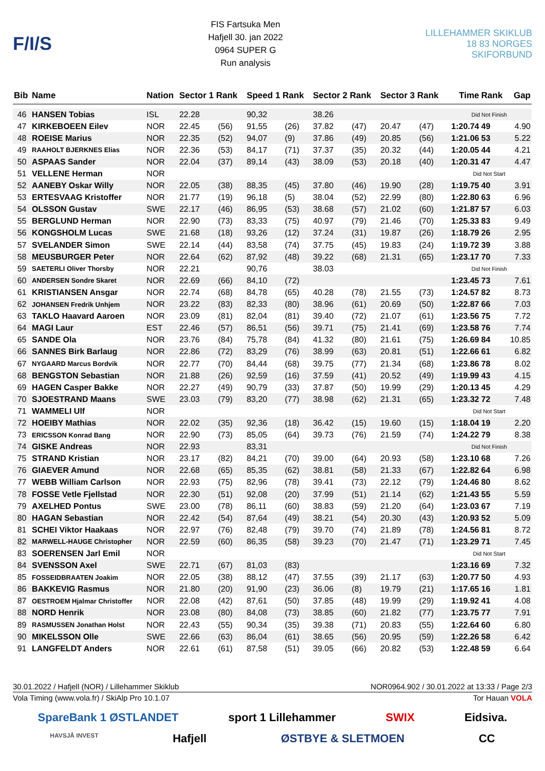F/I/S
FIS Fartsuka Men
Hafjell 30. jan 2022
0964 SUPER G
Run analysis
LILLEHAMMER SKIKLUB 18 83 NORGES SKIFORBUND
| Bib | Name | Nation | Sector 1 Rank | | Speed 1 Rank | | Sector 2 Rank | | Sector 3 Rank | | Time | Rank | Gap |
| --- | --- | --- | --- | --- | --- | --- | --- | --- | --- | --- | --- | --- | --- |
| 46 | HANSEN Tobias | ISL | 22.28 | | 90,32 | | 38.26 | | | | Did Not Finish | | |
| 47 | KIRKEBOEEN Eilev | NOR | 22.45 | (56) | 91,55 | (26) | 37.82 | (47) | 20.47 | (47) | 1:20.74 | 49 | 4.90 |
| 48 | ROEISE Marius | NOR | 22.35 | (52) | 94,07 | (9) | 37.86 | (49) | 20.85 | (56) | 1:21.06 | 53 | 5.22 |
| 49 | RAAHOLT BJERKNES Elias | NOR | 22.36 | (53) | 84,17 | (71) | 37.37 | (35) | 20.32 | (44) | 1:20.05 | 44 | 4.21 |
| 50 | ASPAAS Sander | NOR | 22.04 | (37) | 89,14 | (43) | 38.09 | (53) | 20.18 | (40) | 1:20.31 | 47 | 4.47 |
| 51 | VELLENE Herman | NOR | | | | | | | | | Did Not Start | | |
| 52 | AANEBY Oskar Willy | NOR | 22.05 | (38) | 88,35 | (45) | 37.80 | (46) | 19.90 | (28) | 1:19.75 | 40 | 3.91 |
| 53 | ERTESVAAG Kristoffer | NOR | 21.77 | (19) | 96,18 | (5) | 38.04 | (52) | 22.99 | (80) | 1:22.80 | 63 | 6.96 |
| 54 | OLSSON Gustav | SWE | 22.17 | (46) | 86,95 | (53) | 38.68 | (57) | 21.02 | (60) | 1:21.87 | 57 | 6.03 |
| 55 | BERGLUND Herman | NOR | 22.90 | (73) | 83,33 | (75) | 40.97 | (79) | 21.46 | (70) | 1:25.33 | 83 | 9.49 |
| 56 | KONGSHOLM Lucas | SWE | 21.68 | (18) | 93,26 | (12) | 37.24 | (31) | 19.87 | (26) | 1:18.79 | 26 | 2.95 |
| 57 | SVELANDER Simon | SWE | 22.14 | (44) | 83,58 | (74) | 37.75 | (45) | 19.83 | (24) | 1:19.72 | 39 | 3.88 |
| 58 | MEUSBURGER Peter | NOR | 22.64 | (62) | 87,92 | (48) | 39.22 | (68) | 21.31 | (65) | 1:23.17 | 70 | 7.33 |
| 59 | SAETERLI Oliver Thorsby | NOR | 22.21 | | 90,76 | | 38.03 | | | | Did Not Finish | | |
| 60 | ANDERSEN Sondre Skaret | NOR | 22.69 | (66) | 84,10 | (72) | | | | | 1:23.45 | 73 | 7.61 |
| 61 | KRISTIANSEN Ansgar | NOR | 22.74 | (68) | 84,78 | (65) | 40.28 | (78) | 21.55 | (73) | 1:24.57 | 82 | 8.73 |
| 62 | JOHANSEN Fredrik Unhjem | NOR | 23.22 | (83) | 82,33 | (80) | 38.96 | (61) | 20.69 | (50) | 1:22.87 | 66 | 7.03 |
| 63 | TAKLO Haavard Aaroen | NOR | 23.09 | (81) | 82,04 | (81) | 39.40 | (72) | 21.07 | (61) | 1:23.56 | 75 | 7.72 |
| 64 | MAGI Laur | EST | 22.46 | (57) | 86,51 | (56) | 39.71 | (75) | 21.41 | (69) | 1:23.58 | 76 | 7.74 |
| 65 | SANDE Ola | NOR | 23.76 | (84) | 75,78 | (84) | 41.32 | (80) | 21.61 | (75) | 1:26.69 | 84 | 10.85 |
| 66 | SANNES Birk Barlaug | NOR | 22.86 | (72) | 83,29 | (76) | 38.99 | (63) | 20.81 | (51) | 1:22.66 | 61 | 6.82 |
| 67 | NYGAARD Marcus Bordvik | NOR | 22.77 | (70) | 84,44 | (68) | 39.75 | (77) | 21.34 | (68) | 1:23.86 | 78 | 8.02 |
| 68 | BENGSTON Sebastian | NOR | 21.88 | (26) | 92,59 | (16) | 37.59 | (41) | 20.52 | (49) | 1:19.99 | 43 | 4.15 |
| 69 | HAGEN Casper Bakke | NOR | 22.27 | (49) | 90,79 | (33) | 37.87 | (50) | 19.99 | (29) | 1:20.13 | 45 | 4.29 |
| 70 | SJOESTRAND Maans | SWE | 23.03 | (79) | 83,20 | (77) | 38.98 | (62) | 21.31 | (65) | 1:23.32 | 72 | 7.48 |
| 71 | WAMMELI Ulf | NOR | | | | | | | | | Did Not Start | | |
| 72 | HOEIBY Mathias | NOR | 22.02 | (35) | 92,36 | (18) | 36.42 | (15) | 19.60 | (15) | 1:18.04 | 19 | 2.20 |
| 73 | ERICSSON Konrad Bang | NOR | 22.90 | (73) | 85,05 | (64) | 39.73 | (76) | 21.59 | (74) | 1:24.22 | 79 | 8.38 |
| 74 | GISKE Andreas | NOR | 22.93 | | 83,31 | | | | | | Did Not Finish | | |
| 75 | STRAND Kristian | NOR | 23.17 | (82) | 84,21 | (70) | 39.00 | (64) | 20.93 | (58) | 1:23.10 | 68 | 7.26 |
| 76 | GIAEVER Amund | NOR | 22.68 | (65) | 85,35 | (62) | 38.81 | (58) | 21.33 | (67) | 1:22.82 | 64 | 6.98 |
| 77 | WEBB William Carlson | NOR | 22.93 | (75) | 82,96 | (78) | 39.41 | (73) | 22.12 | (79) | 1:24.46 | 80 | 8.62 |
| 78 | FOSSE Vetle Fjellstad | NOR | 22.30 | (51) | 92,08 | (20) | 37.99 | (51) | 21.14 | (62) | 1:21.43 | 55 | 5.59 |
| 79 | AXELHED Pontus | SWE | 23.00 | (78) | 86,11 | (60) | 38.83 | (59) | 21.20 | (64) | 1:23.03 | 67 | 7.19 |
| 80 | HAGAN Sebastian | NOR | 22.42 | (54) | 87,64 | (49) | 38.21 | (54) | 20.30 | (43) | 1:20.93 | 52 | 5.09 |
| 81 | SCHEI Viktor Haakaas | NOR | 22.97 | (76) | 82,48 | (79) | 39.70 | (74) | 21.89 | (78) | 1:24.56 | 81 | 8.72 |
| 82 | MARWELL-HAUGE Christopher | NOR | 22.59 | (60) | 86,35 | (58) | 39.23 | (70) | 21.47 | (71) | 1:23.29 | 71 | 7.45 |
| 83 | SOERENSEN Jarl Emil | NOR | | | | | | | | | Did Not Start | | |
| 84 | SVENSSON Axel | SWE | 22.71 | (67) | 81,03 | (83) | | | | | 1:23.16 | 69 | 7.32 |
| 85 | FOSSEIDBRAATEN Joakim | NOR | 22.05 | (38) | 88,12 | (47) | 37.55 | (39) | 21.17 | (63) | 1:20.77 | 50 | 4.93 |
| 86 | BAKKEVIG Rasmus | NOR | 21.80 | (20) | 91,90 | (23) | 36.06 | (8) | 19.79 | (21) | 1:17.65 | 16 | 1.81 |
| 87 | OESTROEM Hjalmar Christoffer | NOR | 22.08 | (42) | 87,61 | (50) | 37.85 | (48) | 19.99 | (29) | 1:19.92 | 41 | 4.08 |
| 88 | NORD Henrik | NOR | 23.08 | (80) | 84,08 | (73) | 38.85 | (60) | 21.82 | (77) | 1:23.75 | 77 | 7.91 |
| 89 | RASMUSSEN Jonathan Holst | NOR | 22.43 | (55) | 90,34 | (35) | 39.38 | (71) | 20.83 | (55) | 1:22.64 | 60 | 6.80 |
| 90 | MIKELSSON Olle | SWE | 22.66 | (63) | 86,04 | (61) | 38.65 | (56) | 20.95 | (59) | 1:22.26 | 58 | 6.42 |
| 91 | LANGFELDT Anders | NOR | 22.61 | (61) | 87,58 | (51) | 39.05 | (66) | 20.82 | (53) | 1:22.48 | 59 | 6.64 |
30.01.2022 / Hafjell (NOR) / Lillehammer Skiklub NOR0964.902 / 30.01.2022 at 13:33 / Page 2/3
Vola Timing (www.vola.fr) / SkiAlp Pro 10.1.07 Tor Hauan VOLA
SpareBank 1 ØSTLANDET sport 1 Lillehammer SWIX Eidsiva.
HAVSJÅ INVEST Hafjell ØSTBYE & SLETMOEN CC